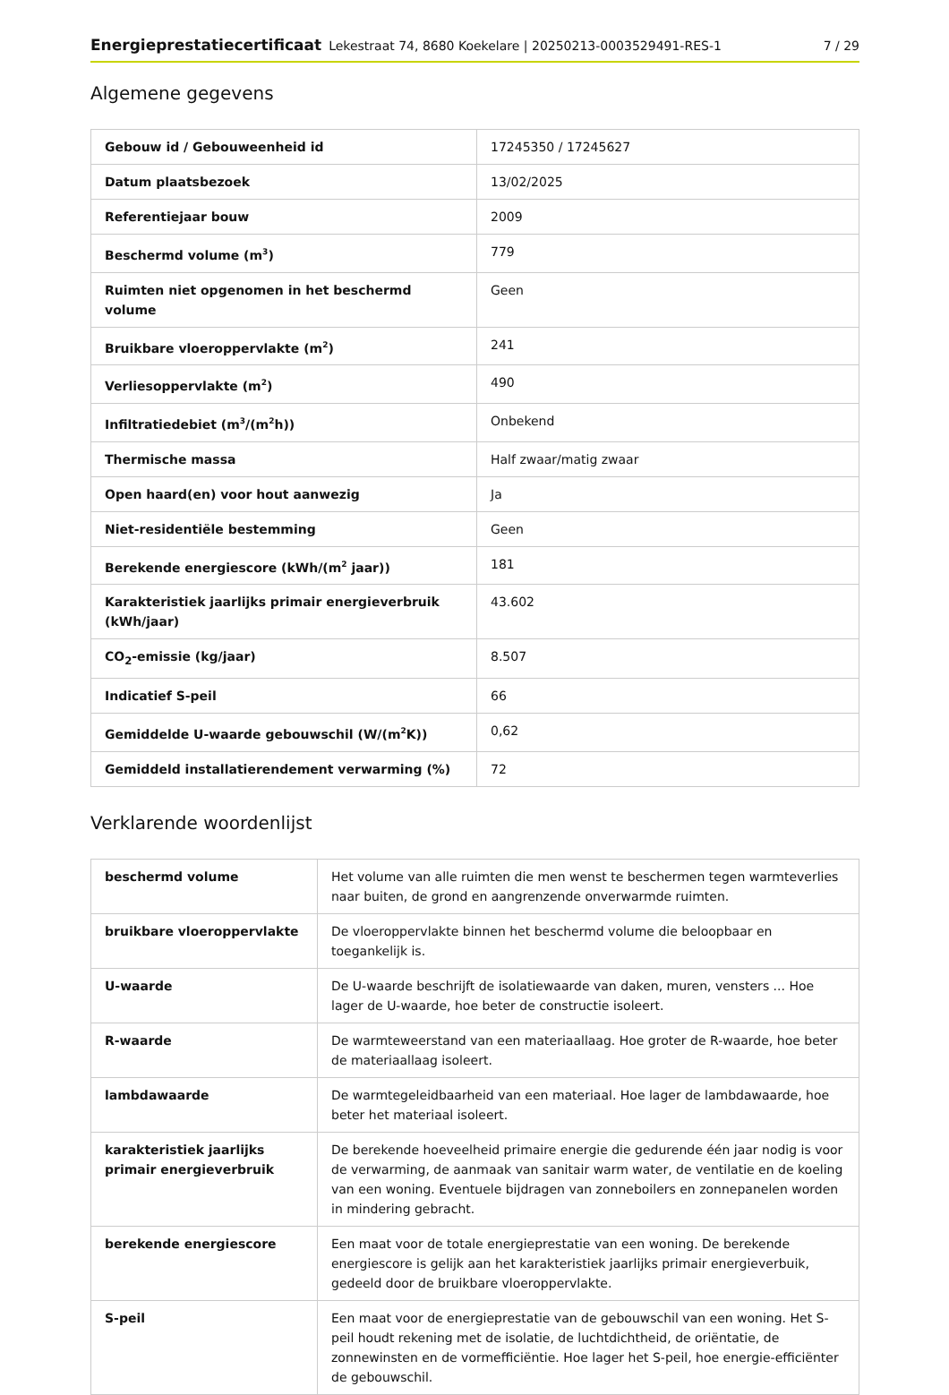Energieprestatiecertificaat Lekestraat 74, 8680 Koekelare | 20250213-0003529491-RES-1 7 / 29
Algemene gegevens
| Gebouw id / Gebouweenheid id | 17245350 / 17245627 |
| Datum plaatsbezoek | 13/02/2025 |
| Referentiejaar bouw | 2009 |
| Beschermd volume (m<sup>3</sup>) | 779 |
| Ruimten niet opgenomen in het beschermd volume | Geen |
| Bruikbare vloeroppervlakte (m<sup>2</sup>) | 241 |
| Verliesoppervlakte (m<sup>2</sup>) | 490 |
| Infiltratiedebiet (m<sup>3</sup>/(m<sup>2</sup>h)) | Onbekend |
| Thermische massa | Half zwaar/matig zwaar |
| Open haard(en) voor hout aanwezig | Ja |
| Niet-residentiële bestemming | Geen |
| Berekende energiescore (kWh/(m<sup>2</sup> jaar)) | 181 |
| Karakteristiek jaarlijks primair energieverbruik (kWh/jaar) | 43.602 |
| CO<sub>2</sub>-emissie (kg/jaar) | 8.507 |
| Indicatief S-peil | 66 |
| Gemiddelde U-waarde gebouwschil (W/(m<sup>2</sup>K)) | 0,62 |
| Gemiddeld installatierendement verwarming (%) | 72 |
Verklarende woordenlijst
| beschermd volume | Het volume van alle ruimten die men wenst te beschermen tegen warmteverlies naar buiten, de grond en aangrenzende onverwarmde ruimten. |
| bruikbare vloeroppervlakte | De vloeroppervlakte binnen het beschermd volume die beloopbaar en toegankelijk is. |
| U-waarde | De U-waarde beschrijft de isolatiewaarde van daken, muren, vensters ... Hoe lager de U-waarde, hoe beter de constructie isoleert. |
| R-waarde | De warmteweerstand van een materiaallaag. Hoe groter de R-waarde, hoe beter de materiaallaag isoleert. |
| lambdawaarde | De warmtegeleidbaarheid van een materiaal. Hoe lager de lambdawaarde, hoe beter het materiaal isoleert. |
| karakteristiek jaarlijks primair energieverbruik | De berekende hoeveelheid primaire energie die gedurende één jaar nodig is voor de verwarming, de aanmaak van sanitair warm water, de ventilatie en de koeling van een woning. Eventuele bijdragen van zonneboilers en zonnepanelen worden in mindering gebracht. |
| berekende energiescore | Een maat voor de totale energieprestatie van een woning. De berekende energiescore is gelijk aan het karakteristiek jaarlijks primair energieverbuik, gedeeld door de bruikbare vloeroppervlakte. |
| S-peil | Een maat voor de energieprestatie van de gebouwschil van een woning. Het S-peil houdt rekening met de isolatie, de luchtdichtheid, de oriëntatie, de zonnewinsten en de vormefficiëntie. Hoe lager het S-peil, hoe energie-efficiënter de gebouwschil. |